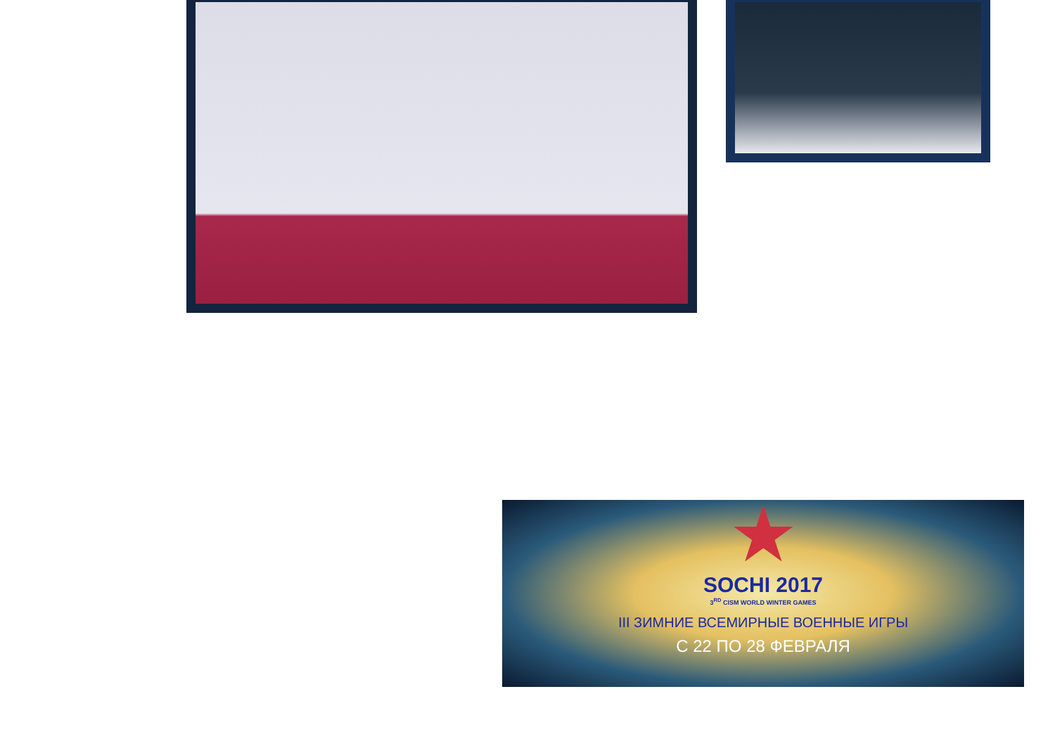★
SOCHI 2017
3<sup>RD</sup> CISM WORLD WINTER GAMES
III ЗИМНИЕ ВСЕМИРНЫЕ ВОЕННЫЕ ИГРЫ
С 22 ПО 28 ФЕВРАЛЯ